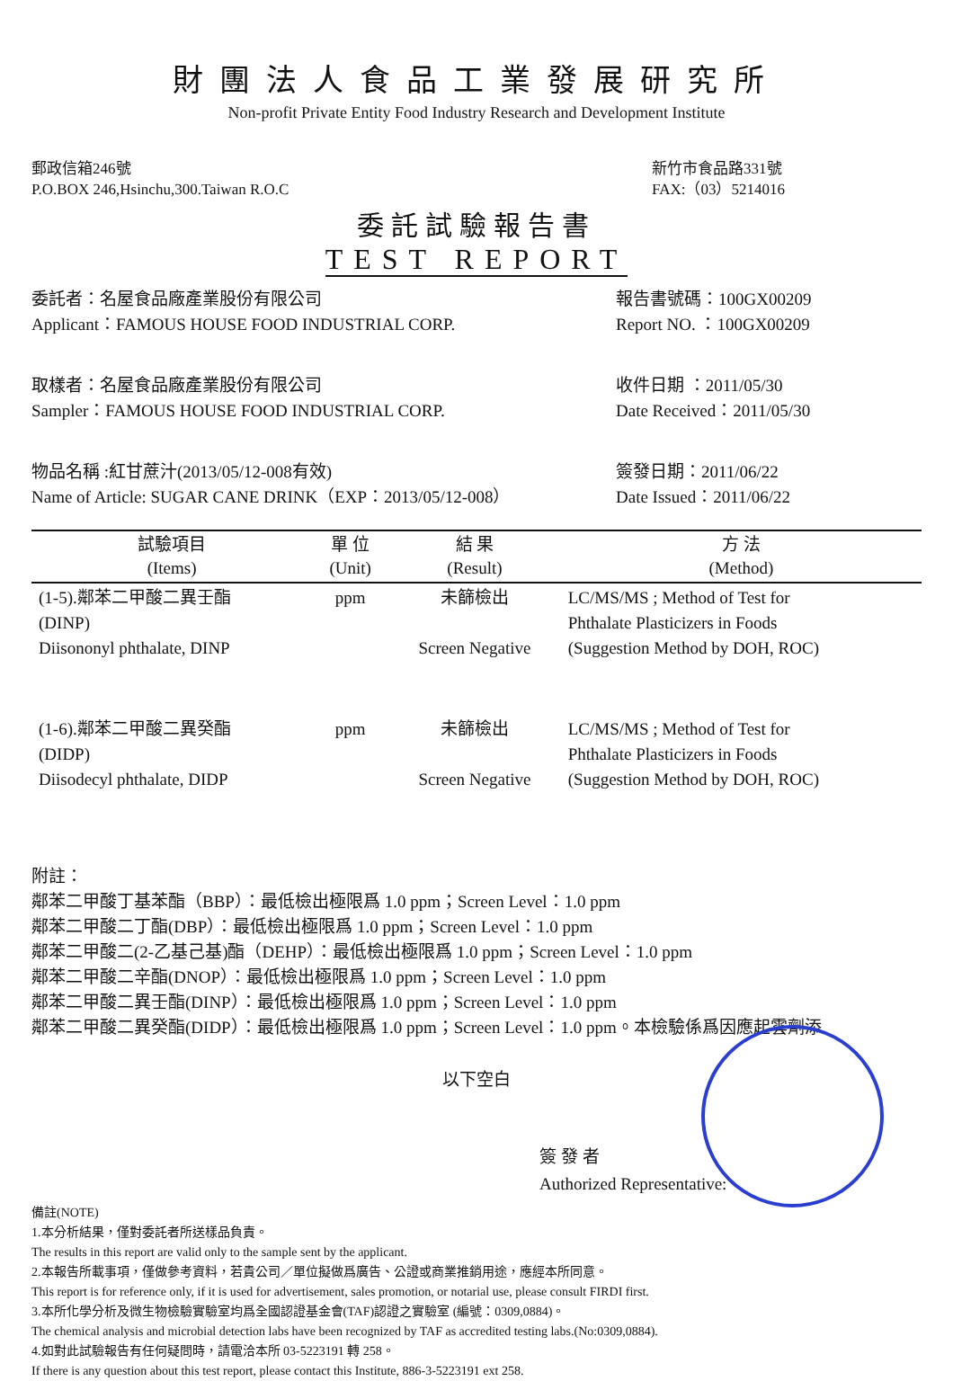財團法人食品工業發展研究所
Non-profit Private Entity Food Industry Research and Development Institute
郵政信箱246號
P.O.BOX 246,Hsinchu,300.Taiwan R.O.C
新竹市食品路331號
FAX:（03）5214016
委託試驗報告書
TEST REPORT
委託者：名屋食品廠產業股份有限公司
Applicant：FAMOUS HOUSE FOOD INDUSTRIAL CORP.
報告書號碼：100GX00209
Report NO. ：100GX00209
取樣者：名屋食品廠產業股份有限公司
Sampler：FAMOUS HOUSE FOOD INDUSTRIAL CORP.
收件日期 ：2011/05/30
Date Received：2011/05/30
物品名稱 :紅甘蔗汁(2013/05/12-008有效)
Name of Article: SUGAR CANE DRINK（EXP：2013/05/12-008）
簽發日期：2011/06/22
Date Issued：2011/06/22
| 試驗項目 (Items) | 單 位 (Unit) | 結 果 (Result) | 方 法 (Method) |
| --- | --- | --- | --- |
| (1-5).鄰苯二甲酸二異壬酯 (DINP) Diisononyl phthalate, DINP | ppm | 未篩檢出 Screen Negative | LC/MS/MS ; Method of Test for Phthalate Plasticizers in Foods (Suggestion Method by DOH, ROC) |
| (1-6).鄰苯二甲酸二異癸酯 (DIDP) Diisodecyl phthalate, DIDP | ppm | 未篩檢出 Screen Negative | LC/MS/MS ; Method of Test for Phthalate Plasticizers in Foods (Suggestion Method by DOH, ROC) |
附註：
鄰苯二甲酸丁基苯酯（BBP）：最低檢出極限爲 1.0 ppm；Screen Level：1.0 ppm
鄰苯二甲酸二丁酯(DBP）：最低檢出極限爲 1.0 ppm；Screen Level：1.0 ppm
鄰苯二甲酸二(2-乙基己基)酯（DEHP）：最低檢出極限爲 1.0 ppm；Screen Level：1.0 ppm
鄰苯二甲酸二辛酯(DNOP）：最低檢出極限爲 1.0 ppm；Screen Level：1.0 ppm
鄰苯二甲酸二異壬酯(DINP）：最低檢出極限爲 1.0 ppm；Screen Level：1.0 ppm
鄰苯二甲酸二異癸酯(DIDP）：最低檢出極限爲 1.0 ppm；Screen Level：1.0 ppm。本檢驗係爲因應起雲劑添
以下空白
簽 發 者
Authorized Representative:
備註(NOTE)
1.本分析結果，僅對委託者所送樣品負責。
The results in this report are valid only to the sample sent by the applicant.
2.本報告所載事項，僅做參考資料，若貴公司／單位擬做爲廣告、公證或商業推銷用途，應經本所同意。
This report is for reference only, if it is used for advertisement, sales promotion, or notarial use, please consult FIRDI first.
3.本所化學分析及微生物檢驗實驗室均爲全國認證基金會(TAF)認證之實驗室 (編號：0309,0884)。
The chemical analysis and microbial detection labs have been recognized by TAF as accredited testing labs.(No:0309,0884).
4.如對此試驗報告有任何疑問時，請電洽本所 03-5223191 轉 258。
If there is any question about this test report, please contact this Institute, 886-3-5223191 ext 258.